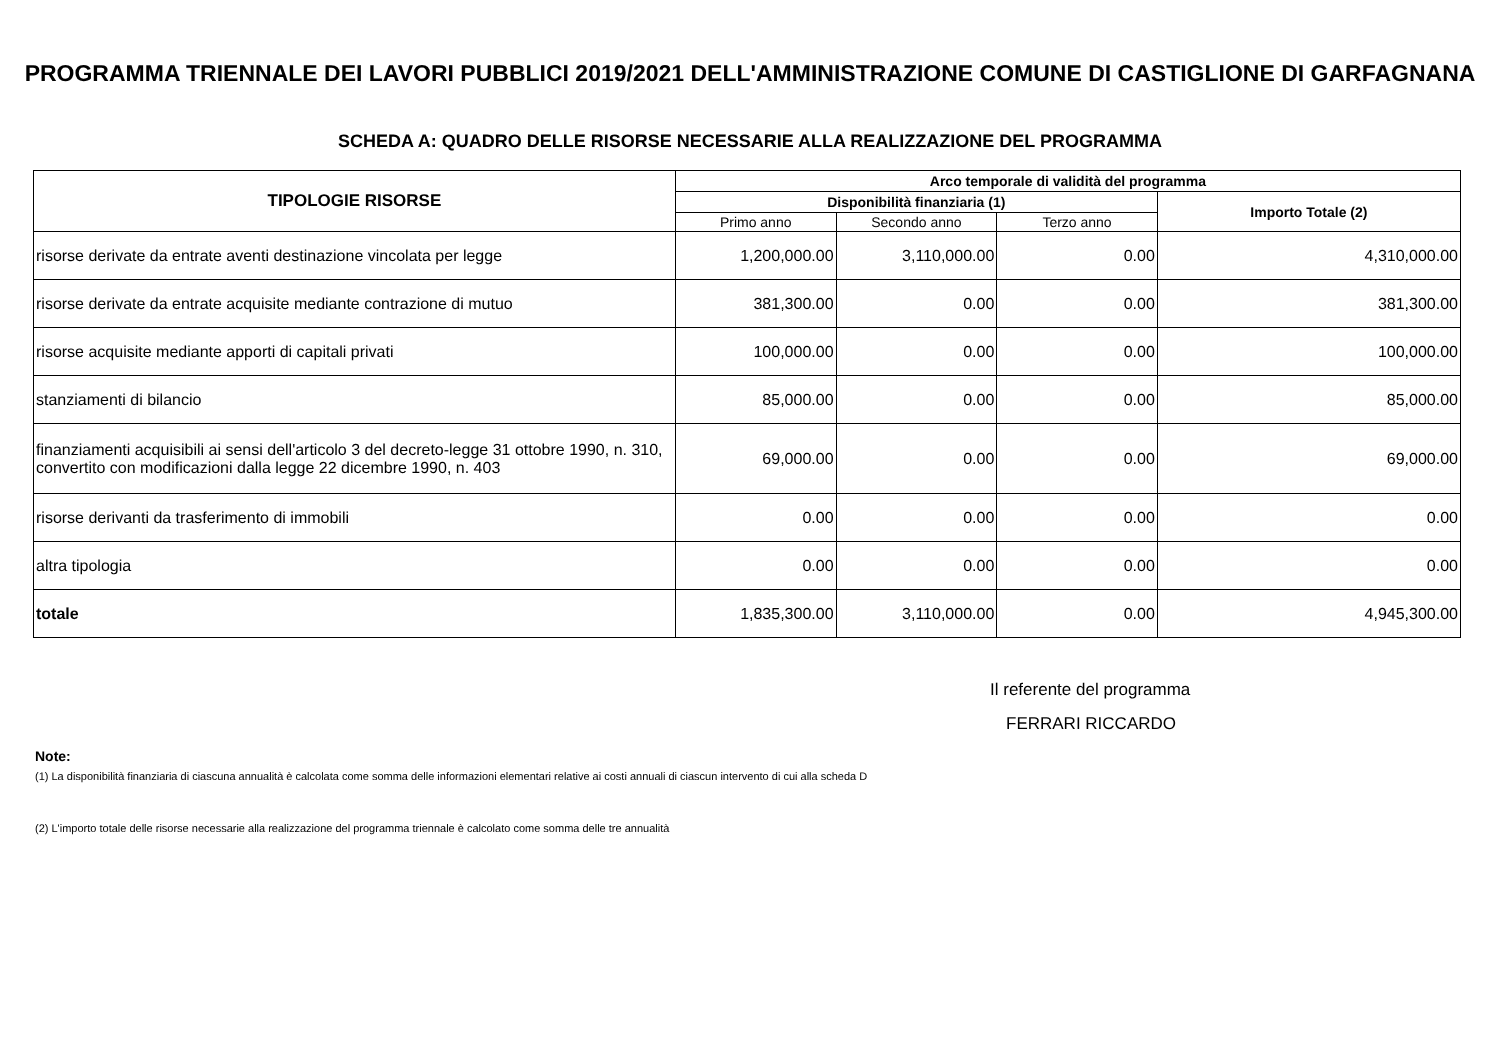PROGRAMMA TRIENNALE DEI LAVORI PUBBLICI 2019/2021 DELL'AMMINISTRAZIONE COMUNE DI CASTIGLIONE DI GARFAGNANA
SCHEDA A: QUADRO DELLE RISORSE NECESSARIE ALLA REALIZZAZIONE DEL PROGRAMMA
| TIPOLOGIE RISORSE | Arco temporale di validità del programma | | | |
| --- | --- | --- | --- | --- |
| | Disponibilità finanziaria (1) | | | Importo Totale (2) |
| | Primo anno | Secondo anno | Terzo anno | |
| risorse derivate da entrate aventi destinazione vincolata per legge | 1,200,000.00 | 3,110,000.00 | 0.00 | 4,310,000.00 |
| risorse derivate da entrate acquisite mediante contrazione di mutuo | 381,300.00 | 0.00 | 0.00 | 381,300.00 |
| risorse acquisite mediante apporti di capitali privati | 100,000.00 | 0.00 | 0.00 | 100,000.00 |
| stanziamenti di bilancio | 85,000.00 | 0.00 | 0.00 | 85,000.00 |
| finanziamenti acquisibili ai sensi dell'articolo 3 del decreto-legge 31 ottobre 1990, n. 310, convertito con modificazioni dalla legge 22 dicembre 1990, n. 403 | 69,000.00 | 0.00 | 0.00 | 69,000.00 |
| risorse derivanti da trasferimento di immobili | 0.00 | 0.00 | 0.00 | 0.00 |
| altra tipologia | 0.00 | 0.00 | 0.00 | 0.00 |
| totale | 1,835,300.00 | 3,110,000.00 | 0.00 | 4,945,300.00 |
Il referente del programma
FERRARI RICCARDO
Note:
(1) La disponibilità finanziaria di ciascuna annualità è calcolata come somma delle informazioni elementari relative ai costi annuali di ciascun intervento di cui alla scheda D
(2) L'importo totale delle risorse necessarie alla realizzazione del programma triennale è calcolato come somma delle tre annualità